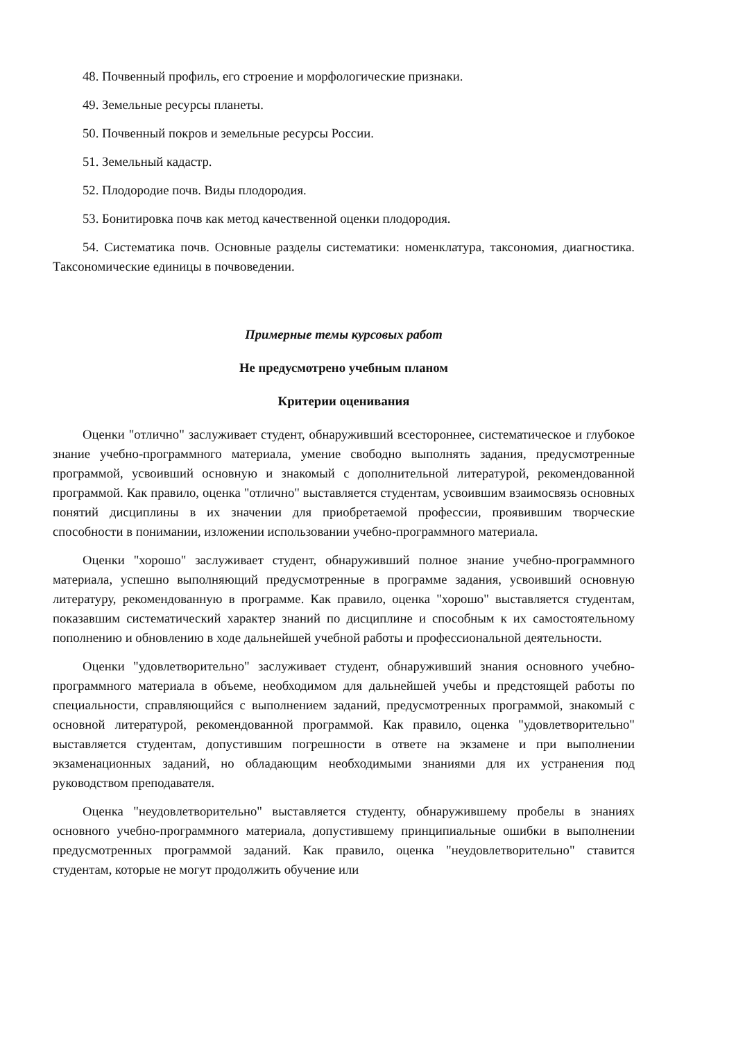48. Почвенный профиль, его строение и морфологические признаки.
49. Земельные ресурсы планеты.
50. Почвенный покров и земельные ресурсы России.
51. Земельный кадастр.
52. Плодородие почв. Виды плодородия.
53. Бонитировка почв как метод качественной оценки плодородия.
54. Систематика почв. Основные разделы систематики: номенклатура, таксономия, диагностика. Таксономические единицы в почвоведении.
Примерные темы курсовых работ
Не предусмотрено учебным планом
Критерии оценивания
Оценки "отлично" заслуживает студент, обнаруживший всестороннее, систематическое и глубокое знание учебно-программного материала, умение свободно выполнять задания, предусмотренные программой, усвоивший основную и знакомый с дополнительной литературой, рекомендованной программой. Как правило, оценка "отлично" выставляется студентам, усвоившим взаимосвязь основных понятий дисциплины в их значении для приобретаемой профессии, проявившим творческие способности в понимании, изложении использовании учебно-программного материала.
Оценки "хорошо" заслуживает студент, обнаруживший полное знание учебно-программного материала, успешно выполняющий предусмотренные в программе задания, усвоивший основную литературу, рекомендованную в программе. Как правило, оценка "хорошо" выставляется студентам, показавшим систематический характер знаний по дисциплине и способным к их самостоятельному пополнению и обновлению в ходе дальнейшей учебной работы и профессиональной деятельности.
Оценки "удовлетворительно" заслуживает студент, обнаруживший знания основного учебно-программного материала в объеме, необходимом для дальнейшей учебы и предстоящей работы по специальности, справляющийся с выполнением заданий, предусмотренных программой, знакомый с основной литературой, рекомендованной программой. Как правило, оценка "удовлетворительно" выставляется студентам, допустившим погрешности в ответе на экзамене и при выполнении экзаменационных заданий, но обладающим необходимыми знаниями для их устранения под руководством преподавателя.
Оценка "неудовлетворительно" выставляется студенту, обнаружившему пробелы в знаниях основного учебно-программного материала, допустившему принципиальные ошибки в выполнении предусмотренных программой заданий. Как правило, оценка "неудовлетворительно" ставится студентам, которые не могут продолжить обучение или